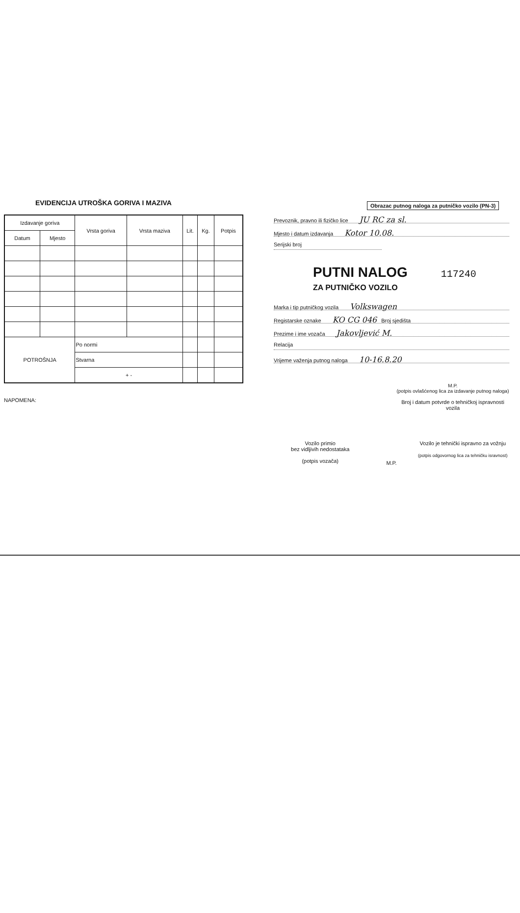EVIDENCIJA UTROŠKA GORIVA I MAZIVA
| Izdavanje goriva | | Vrsta goriva | Vrsta maziva | Lit. | Kg. | Potpis |
| --- | --- | --- | --- | --- | --- | --- |
| Datum | Mjesto | | | | | |
| POTROŠNJA | | Po normi | | | | |
| | | Stvarna | | | | |
| | | + - | | | | |
NAPOMENA:
Obrazac putnog naloga za putničko vozilo (PN-3)
Prevoznik, pravno ili fizičko lice JU RC za sl.
Mjesto i datum izdavanja Kotor 10.08.
Serijski broj
PUTNI NALOG 117240
ZA PUTNIČKO VOZILO
Marka i tip putničkog vozila Volkswagen
Registarske oznake KO CG 046 Broj sjedišta
Prezime i ime vozača Jakovljević M.
Relacija
Vrijeme važenja putnog naloga 10-16.8.20
M.P.
(potpis ovlašćenog lica za izdavanje putnog naloga)
Broj i datum potvrde o tehničkoj ispravnosti vozila
Vozilo primio
bez vidljivih nedostataka
(potpis vozača)
M.P.
Vozilo je tehnički ispravno za vožnju
(potpis odgovornog lica za tehničku isravnost)